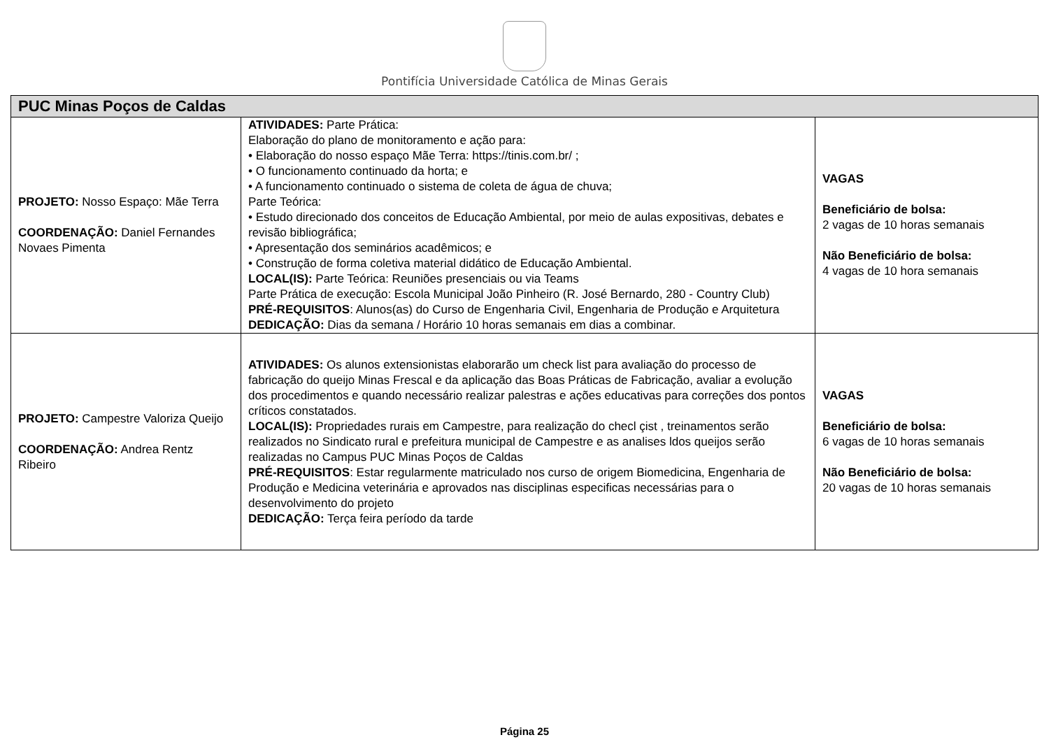Pontifícia Universidade Católica de Minas Gerais
| PUC Minas Poços de Caldas | | |
| PROJETO: Nosso Espaço: Mãe Terra COORDENAÇÃO: Daniel Fernandes Novaes Pimenta | ATIVIDADES: Parte Prática: Elaboração do plano de monitoramento e ação para: • Elaboração do nosso espaço Mãe Terra: https://tinis.com.br/ ; • O funcionamento continuado da horta; e • A funcionamento continuado o sistema de coleta de água de chuva; Parte Teórica: • Estudo direcionado dos conceitos de Educação Ambiental, por meio de aulas expositivas, debates e revisão bibliográfica; • Apresentação dos seminários acadêmicos; e • Construção de forma coletiva material didático de Educação Ambiental. LOCAL(IS): Parte Teórica: Reuniões presenciais ou via Teams Parte Prática de execução: Escola Municipal João Pinheiro (R. José Bernardo, 280 - Country Club) PRÉ-REQUISITOS : Alunos(as) do Curso de Engenharia Civil, Engenharia de Produção e Arquitetura DEDICAÇÃO: Dias da semana / Horário 10 horas semanais em dias a combinar. | VAGAS Beneficiário de bolsa: 2 vagas de 10 horas semanais Não Beneficiário de bolsa: 4 vagas de 10 hora semanais |
| PROJETO: Campestre Valoriza Queijo COORDENAÇÃO: Andrea Rentz Ribeiro | ATIVIDADES: Os alunos extensionistas elaborarão um check list para avaliação do processo de fabricação do queijo Minas Frescal e da aplicação das Boas Práticas de Fabricação, avaliar a evolução dos procedimentos e quando necessário realizar palestras e ações educativas para correções dos pontos críticos constatados. LOCAL(IS): Propriedades rurais em Campestre, para realização do checl çist , treinamentos serão realizados no Sindicato rural e prefeitura municipal de Campestre e as analises ldos queijos serão realizadas no Campus PUC Minas Poços de Caldas PRÉ-REQUISITOS : Estar regularmente matriculado nos curso de origem Biomedicina, Engenharia de Produção e Medicina veterinária e aprovados nas disciplinas especificas necessárias para o desenvolvimento do projeto DEDICAÇÃO: Terça feira período da tarde | VAGAS Beneficiário de bolsa: 6 vagas de 10 horas semanais Não Beneficiário de bolsa: 20 vagas de 10 horas semanais |
Página 25